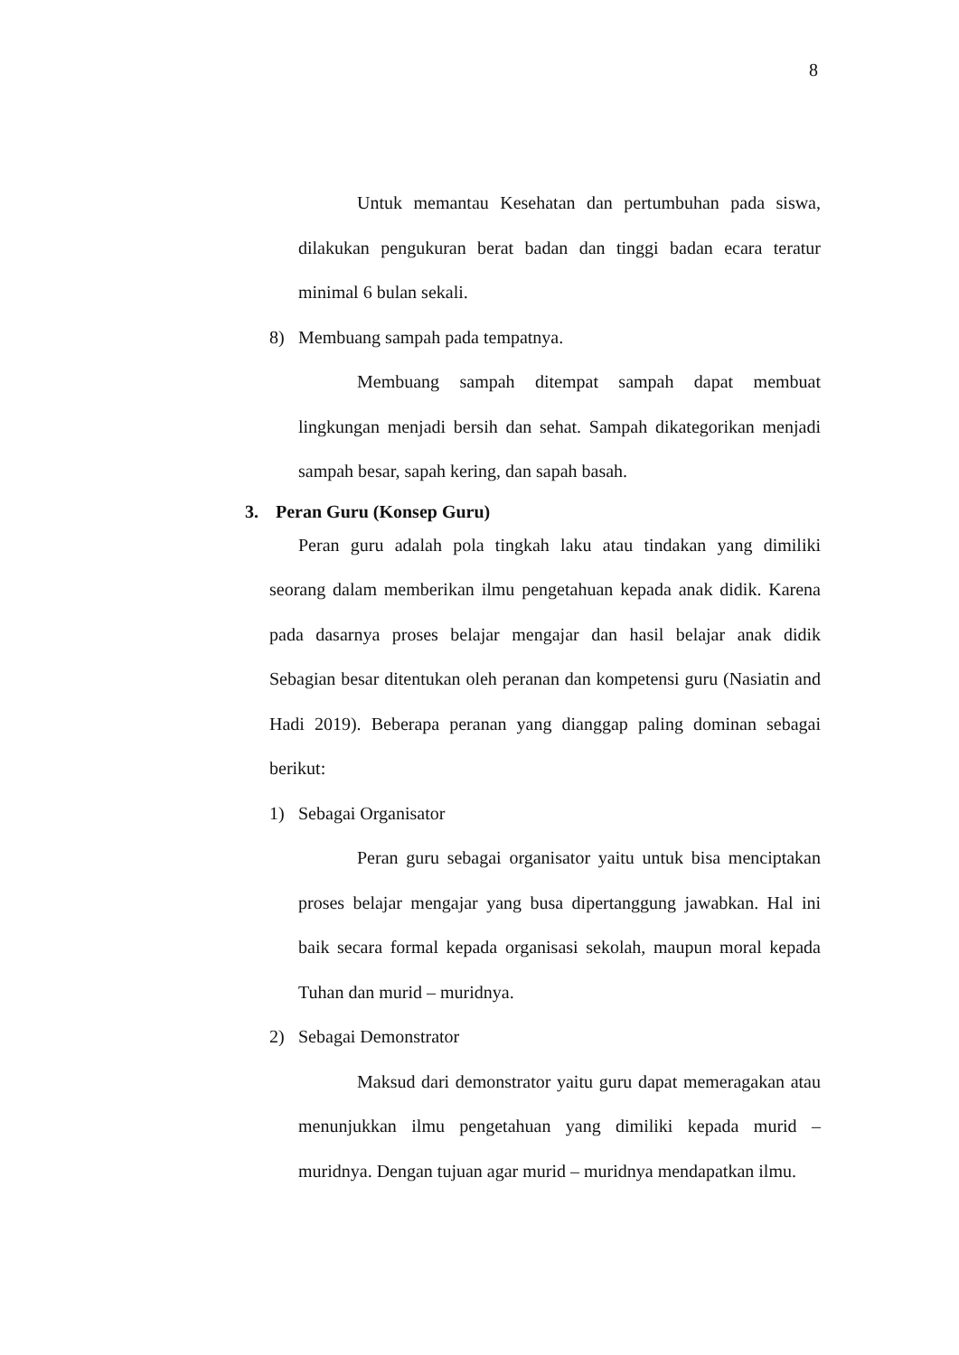8
Untuk memantau Kesehatan dan pertumbuhan pada siswa, dilakukan pengukuran berat badan dan tinggi badan ecara teratur minimal 6 bulan sekali.
8) Membuang sampah pada tempatnya.
Membuang sampah ditempat sampah dapat membuat lingkungan menjadi bersih dan sehat. Sampah dikategorikan menjadi sampah besar, sapah kering, dan sapah basah.
3. Peran Guru (Konsep Guru)
Peran guru adalah pola tingkah laku atau tindakan yang dimiliki seorang dalam memberikan ilmu pengetahuan kepada anak didik. Karena pada dasarnya proses belajar mengajar dan hasil belajar anak didik Sebagian besar ditentukan oleh peranan dan kompetensi guru (Nasiatin and Hadi 2019). Beberapa peranan yang dianggap paling dominan sebagai berikut:
1) Sebagai Organisator
Peran guru sebagai organisator yaitu untuk bisa menciptakan proses belajar mengajar yang busa dipertanggung jawabkan. Hal ini baik secara formal kepada organisasi sekolah, maupun moral kepada Tuhan dan murid – muridnya.
2) Sebagai Demonstrator
Maksud dari demonstrator yaitu guru dapat memeragakan atau menunjukkan ilmu pengetahuan yang dimiliki kepada murid – muridnya. Dengan tujuan agar murid – muridnya mendapatkan ilmu.